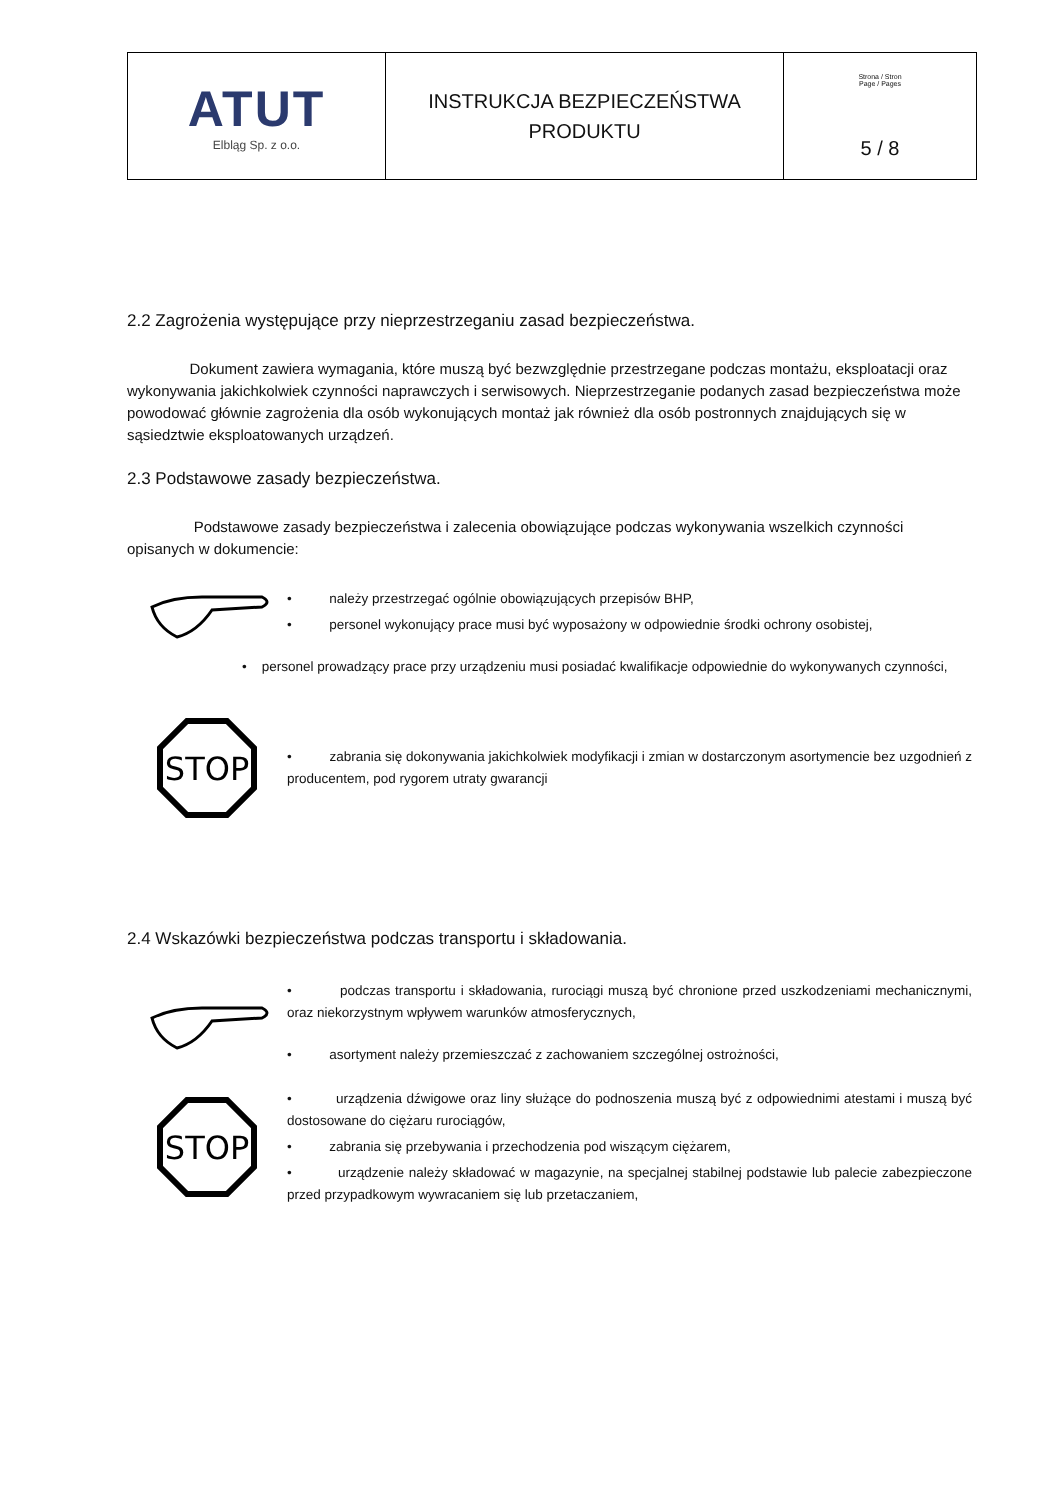| ATUT Elbląg Sp. z o.o. | INSTRUKCJA BEZPIECZEŃSTWA PRODUKTU | Strona / Stron Page / Pages 5 / 8 |
2.2 Zagrożenia występujące przy nieprzestrzeganiu zasad bezpieczeństwa.
Dokument zawiera wymagania, które muszą być bezwzględnie przestrzegane podczas montażu, eksploatacji oraz wykonywania jakichkolwiek czynności naprawczych i serwisowych. Nieprzestrzeganie podanych zasad bezpieczeństwa może powodować głównie zagrożenia dla osób wykonujących montaż jak również dla osób postronnych znajdujących się w sąsiedztwie eksploatowanych urządzeń.
2.3 Podstawowe zasady bezpieczeństwa.
Podstawowe zasady bezpieczeństwa i zalecenia obowiązujące podczas wykonywania wszelkich czynności opisanych w dokumencie:
• należy przestrzegać ogólnie obowiązujących przepisów BHP,
• personel wykonujący prace musi być wyposażony w odpowiednie środki ochrony osobistej,
• personel prowadzący prace przy urządzeniu musi posiadać kwalifikacje odpowiednie do wykonywanych czynności,
STOP
• zabrania się dokonywania jakichkolwiek modyfikacji i zmian w dostarczonym asortymencie bez uzgodnień z producentem, pod rygorem utraty gwarancji
2.4 Wskazówki bezpieczeństwa podczas transportu i składowania.
• podczas transportu i składowania, rurociągi muszą być chronione przed uszkodzeniami mechanicznymi, oraz niekorzystnym wpływem warunków atmosferycznych,
• asortyment należy przemieszczać z zachowaniem szczególnej ostrożności,
STOP
• urządzenia dźwigowe oraz liny służące do podnoszenia muszą być z odpowiednimi atestami i muszą być dostosowane do ciężaru rurociągów,
• zabrania się przebywania i przechodzenia pod wiszącym ciężarem,
• urządzenie należy składować w magazynie, na specjalnej stabilnej podstawie lub palecie zabezpieczone przed przypadkowym wywracaniem się lub przetaczaniem,